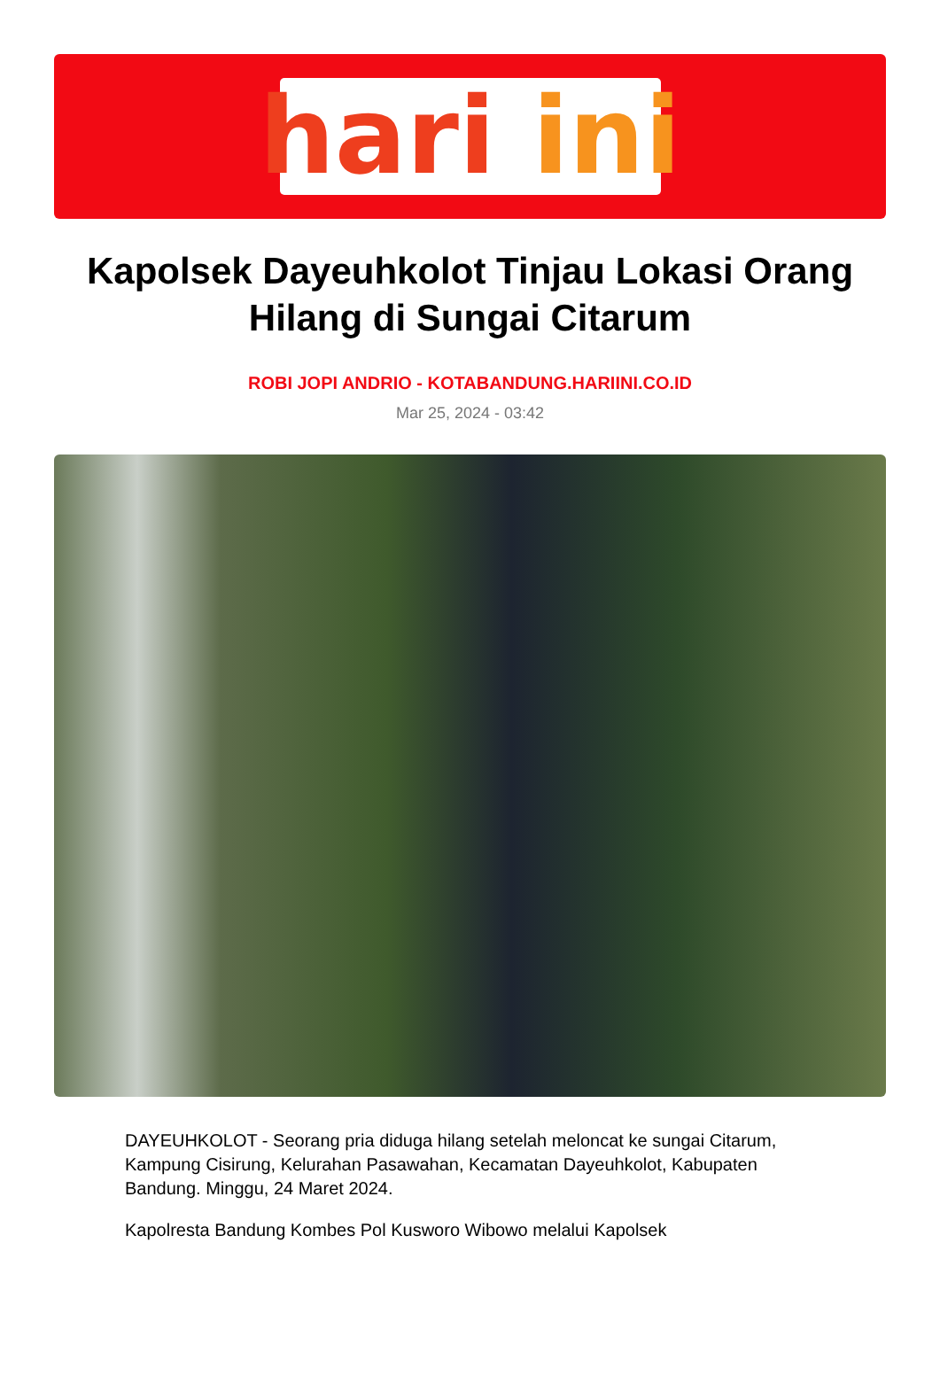hari ini
Kapolsek Dayeuhkolot Tinjau Lokasi Orang Hilang di Sungai Citarum
ROBI JOPI ANDRIO - KOTABANDUNG.HARIINI.CO.ID
Mar 25, 2024 - 03:42
DAYEUHKOLOT - Seorang pria diduga hilang setelah meloncat ke sungai Citarum, Kampung Cisirung, Kelurahan Pasawahan, Kecamatan Dayeuhkolot, Kabupaten Bandung. Minggu, 24 Maret 2024.
Kapolresta Bandung Kombes Pol Kusworo Wibowo melalui Kapolsek